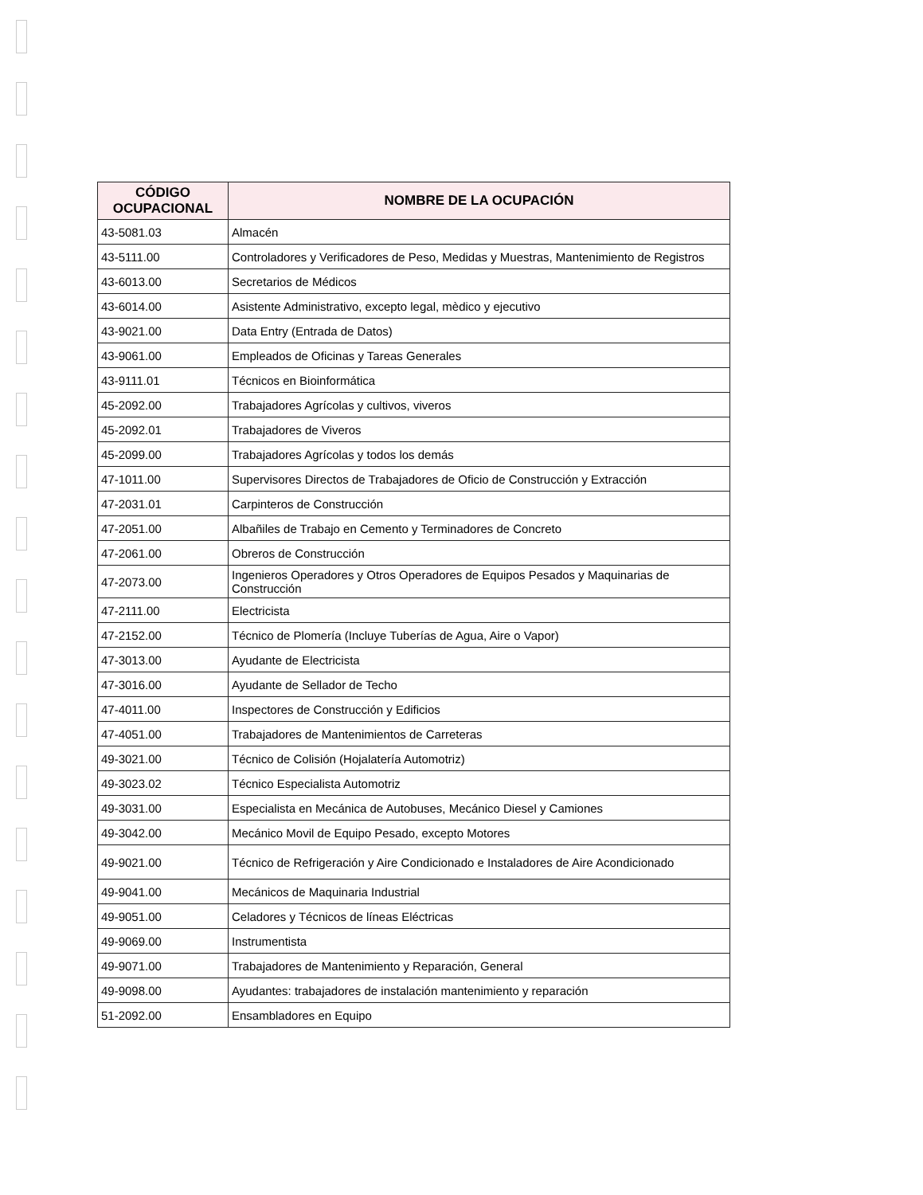| CÓDIGO OCUPACIONAL | NOMBRE DE LA OCUPACIÓN |
| --- | --- |
| 43-5081.03 | Almacén |
| 43-5111.00 | Controladores y Verificadores de Peso, Medidas y Muestras, Mantenimiento de Registros |
| 43-6013.00 | Secretarios de Médicos |
| 43-6014.00 | Asistente Administrativo, excepto legal, mèdico y ejecutivo |
| 43-9021.00 | Data Entry (Entrada de Datos) |
| 43-9061.00 | Empleados de Oficinas y Tareas Generales |
| 43-9111.01 | Técnicos en Bioinformática |
| 45-2092.00 | Trabajadores Agrícolas y cultivos, viveros |
| 45-2092.01 | Trabajadores de Viveros |
| 45-2099.00 | Trabajadores Agrícolas y todos los demás |
| 47-1011.00 | Supervisores Directos de Trabajadores de Oficio de Construcción y Extracción |
| 47-2031.01 | Carpinteros de Construcción |
| 47-2051.00 | Albañiles de Trabajo en Cemento y Terminadores de Concreto |
| 47-2061.00 | Obreros de Construcción |
| 47-2073.00 | Ingenieros Operadores y Otros Operadores de Equipos Pesados y Maquinarias de Construcción |
| 47-2111.00 | Electricista |
| 47-2152.00 | Técnico de Plomería (Incluye Tuberías de Agua, Aire o Vapor) |
| 47-3013.00 | Ayudante de Electricista |
| 47-3016.00 | Ayudante de Sellador de Techo |
| 47-4011.00 | Inspectores de Construcción y Edificios |
| 47-4051.00 | Trabajadores de Mantenimientos de Carreteras |
| 49-3021.00 | Técnico de Colisión (Hojalatería Automotriz) |
| 49-3023.02 | Técnico Especialista Automotriz |
| 49-3031.00 | Especialista en Mecánica de Autobuses, Mecánico Diesel y Camiones |
| 49-3042.00 | Mecánico Movil de Equipo Pesado, excepto Motores |
| 49-9021.00 | Técnico de Refrigeración y Aire Condicionado e Instaladores de Aire Acondicionado |
| 49-9041.00 | Mecánicos de Maquinaria Industrial |
| 49-9051.00 | Celadores y Técnicos de líneas Eléctricas |
| 49-9069.00 | Instrumentista |
| 49-9071.00 | Trabajadores de Mantenimiento y Reparación, General |
| 49-9098.00 | Ayudantes: trabajadores de instalación mantenimiento y reparación |
| 51-2092.00 | Ensambladores en Equipo |